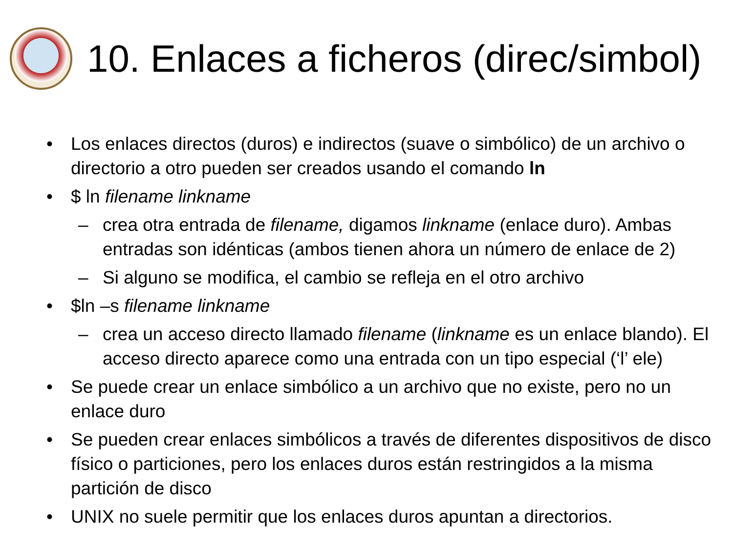10. Enlaces a ficheros (direc/simbol)
• Los enlaces directos (duros) e indirectos (suave o simbólico) de un archivo o directorio a otro pueden ser creados usando el comando ln
• $ ln filename linkname
– crea otra entrada de filename, digamos linkname (enlace duro). Ambas entradas son idénticas (ambos tienen ahora un número de enlace de 2)
– Si alguno se modifica, el cambio se refleja en el otro archivo
• $ln –s filename linkname
– crea un acceso directo llamado filename (linkname es un enlace blando). El acceso directo aparece como una entrada con un tipo especial (‘l’ ele)
• Se puede crear un enlace simbólico a un archivo que no existe, pero no un enlace duro
• Se pueden crear enlaces simbólicos a través de diferentes dispositivos de disco físico o particiones, pero los enlaces duros están restringidos a la misma partición de disco
• UNIX no suele permitir que los enlaces duros apuntan a directorios.